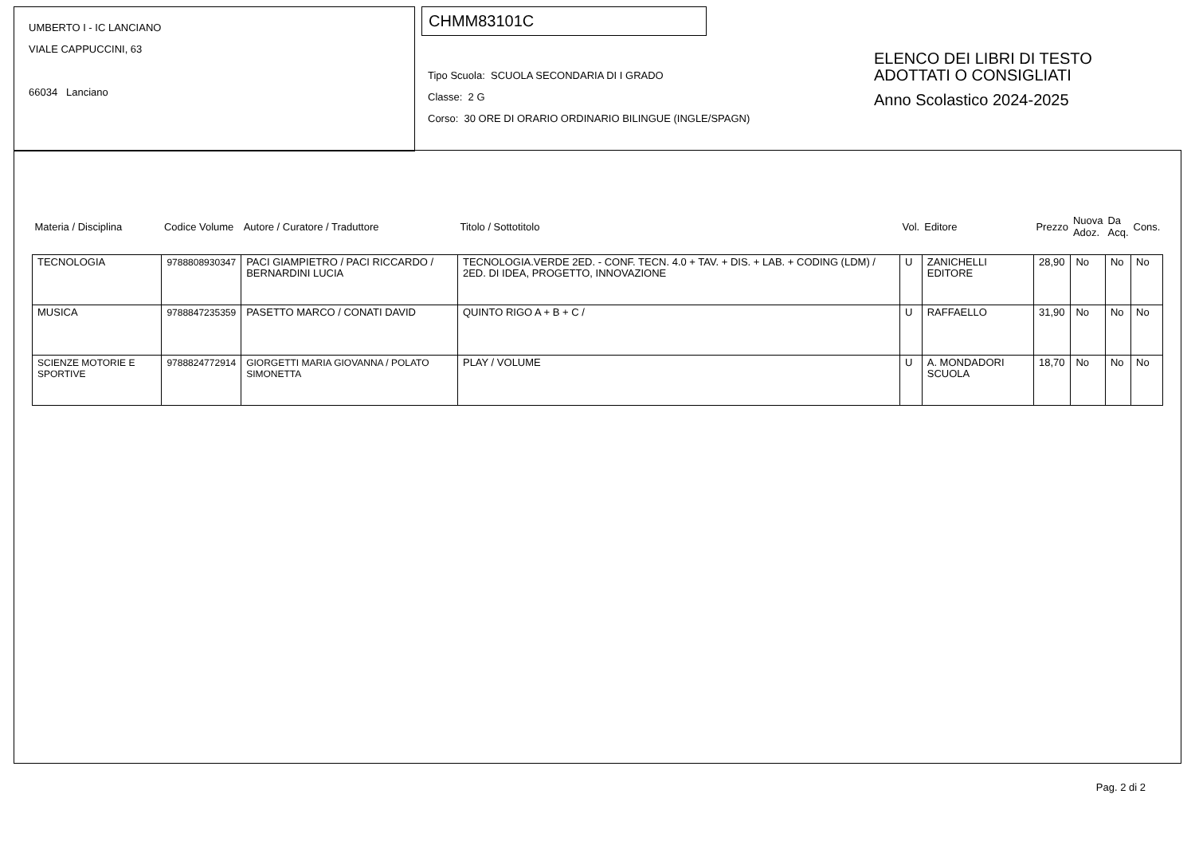UMBERTO I - IC LANCIANO
VIALE CAPPUCCINI, 63
66034 Lanciano
CHMM83101C
Tipo Scuola: SCUOLA SECONDARIA DI I GRADO
Classe: 2 G
Corso: 30 ORE DI ORARIO ORDINARIO BILINGUE (INGLE/SPAGN)
ELENCO DEI LIBRI DI TESTO
ADOTTATI O CONSIGLIATI
Anno Scolastico 2024-2025
| Materia / Disciplina | Codice Volume | Autore / Curatore / Traduttore | Titolo / Sottotitolo | Vol. | Editore | Prezzo | Nuova Adoz. | Da Acq. | Cons. |
| --- | --- | --- | --- | --- | --- | --- | --- | --- | --- |
| TECNOLOGIA | 9788808930347 | PACI GIAMPIETRO / PACI RICCARDO / BERNARDINI LUCIA | TECNOLOGIA.VERDE 2ED. - CONF. TECN. 4.0 + TAV. + DIS. + LAB. + CODING (LDM) / 2ED. DI IDEA, PROGETTO, INNOVAZIONE | U | ZANICHELLI EDITORE | 28,90 | No | No | No |
| MUSICA | 9788847235359 | PASETTO MARCO / CONATI DAVID | QUINTO RIGO A + B + C / | U | RAFFAELLO | 31,90 | No | No | No |
| SCIENZE MOTORIE E SPORTIVE | 9788824772914 | GIORGETTI MARIA GIOVANNA / POLATO SIMONETTA | PLAY / VOLUME | U | A. MONDADORI SCUOLA | 18,70 | No | No | No |
Pag. 2 di 2